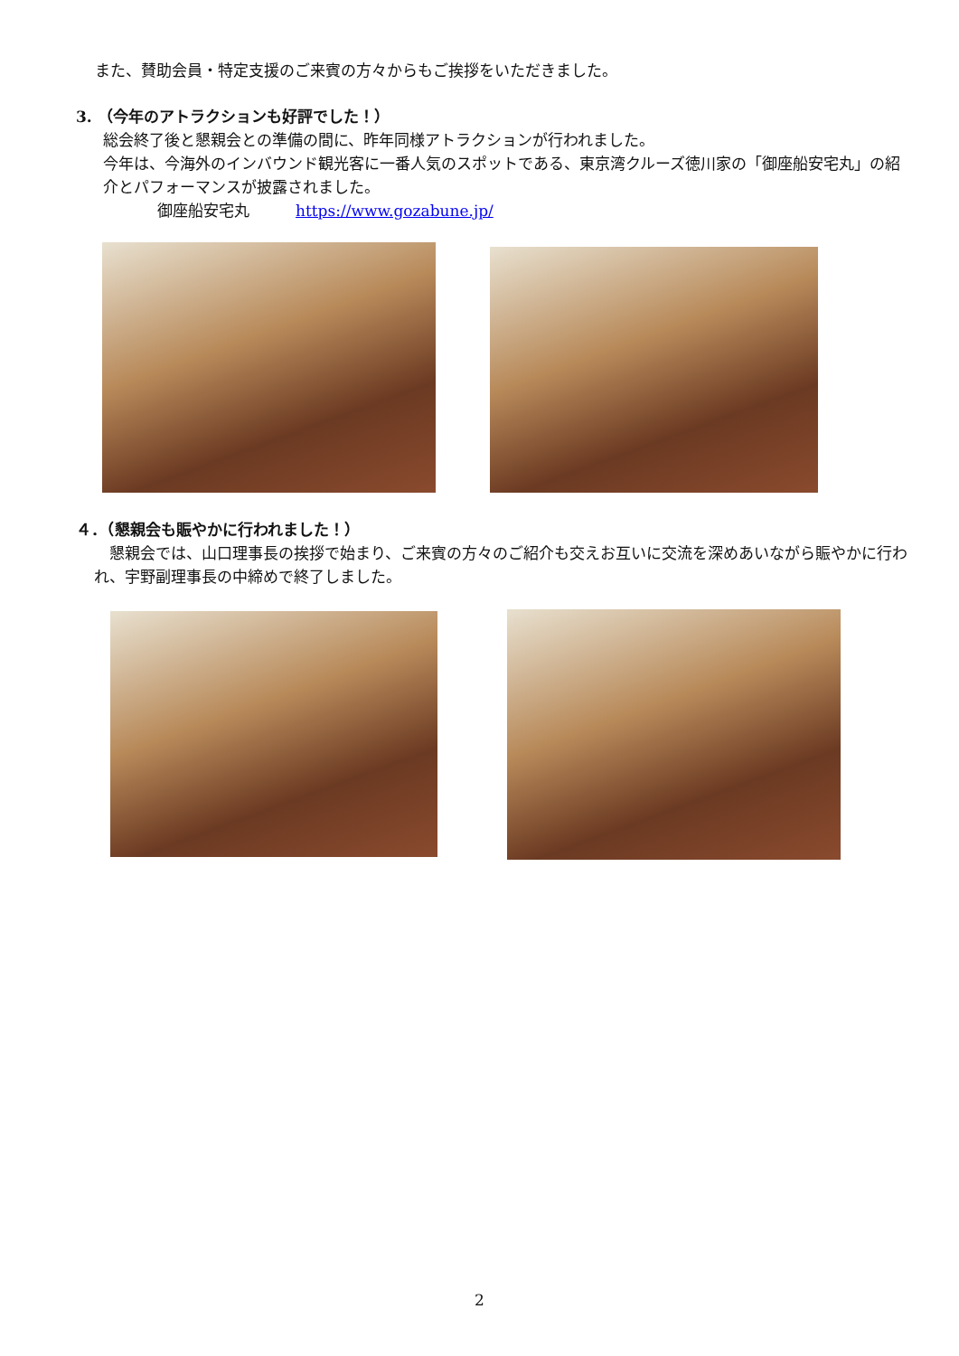また、賛助会員・特定支援のご来賓の方々からもご挨拶をいただきました。
3. （今年のアトラクションも好評でした！）
総会終了後と懇親会との準備の間に、昨年同様アトラクションが行われました。
今年は、今海外のインバウンド観光客に一番人気のスポットである、東京湾クルーズ徳川家の「御座船安宅丸」の紹介とパフォーマンスが披露されました。
御座船安宅丸　　　https://www.gozabune.jp/
４．（懇親会も賑やかに行われました！）
　懇親会では、山口理事長の挨拶で始まり、ご来賓の方々のご紹介も交えお互いに交流を深めあいながら賑やかに行われ、宇野副理事長の中締めで終了しました。
2